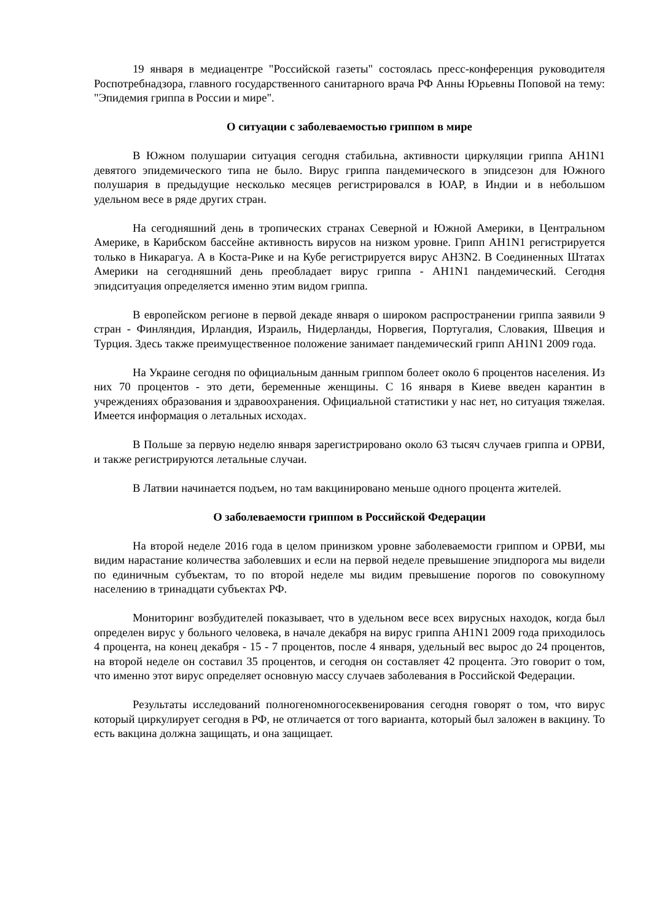19 января в медиацентре "Российской газеты" состоялась пресс-конференция руководителя Роспотребнадзора, главного государственного санитарного врача РФ Анны Юрьевны Поповой на тему: "Эпидемия гриппа в России и мире".
О ситуации с заболеваемостью гриппом в мире
В Южном полушарии ситуация сегодня стабильна, активности циркуляции гриппа АН1N1 девятого эпидемического типа не было. Вирус гриппа пандемического в эпидсезон для Южного полушария в предыдущие несколько месяцев регистрировался в ЮАР, в Индии и в небольшом удельном весе в ряде других стран.
На сегодняшний день в тропических странах Северной и Южной Америки, в Центральном Америке, в Карибском бассейне активность вирусов на низком уровне. Грипп АН1N1 регистрируется только в Никарагуа. А в Коста-Рике и на Кубе регистрируется вирус АН3N2. В Соединенных Штатах Америки на сегодняшний день преобладает вирус гриппа - АН1N1 пандемический. Сегодня эпидситуация определяется именно этим видом гриппа.
В европейском регионе в первой декаде января о широком распространении гриппа заявили 9 стран - Финляндия, Ирландия, Израиль, Нидерланды, Норвегия, Португалия, Словакия, Швеция и Турция. Здесь также преимущественное положение занимает пандемический грипп АН1N1 2009 года.
На Украине сегодня по официальным данным гриппом болеет около 6 процентов населения. Из них 70 процентов - это дети, беременные женщины. С 16 января в Киеве введен карантин в учреждениях образования и здравоохранения. Официальной статистики у нас нет, но ситуация тяжелая. Имеется информация о летальных исходах.
В Польше за первую неделю января зарегистрировано около 63 тысяч случаев гриппа и ОРВИ, и также регистрируются летальные случаи.
В Латвии начинается подъем, но там вакцинировано меньше одного процента жителей.
О заболеваемости гриппом в Российской Федерации
На второй неделе 2016 года в целом принизком уровне заболеваемости гриппом и ОРВИ, мы видим нарастание количества заболевших и если на первой неделе превышение эпидпорога мы видели по единичным субъектам, то по второй неделе мы видим превышение порогов по совокупному населению в тринадцати субъектах РФ.
Мониторинг возбудителей показывает, что в удельном весе всех вирусных находок, когда был определен вирус у больного человека, в начале декабря на вирус гриппа АН1N1 2009 года приходилось 4 процента, на конец декабря - 15 - 7 процентов, после 4 января, удельный вес вырос до 24 процентов, на второй неделе он составил 35 процентов, и сегодня он составляет 42 процента. Это говорит о том, что именно этот вирус определяет основную массу случаев заболевания в Российской Федерации.
Результаты исследований полногеномногосеквенирования сегодня говорят о том, что вирус который циркулирует сегодня в РФ, не отличается от того варианта, который был заложен в вакцину. То есть вакцина должна защищать, и она защищает.